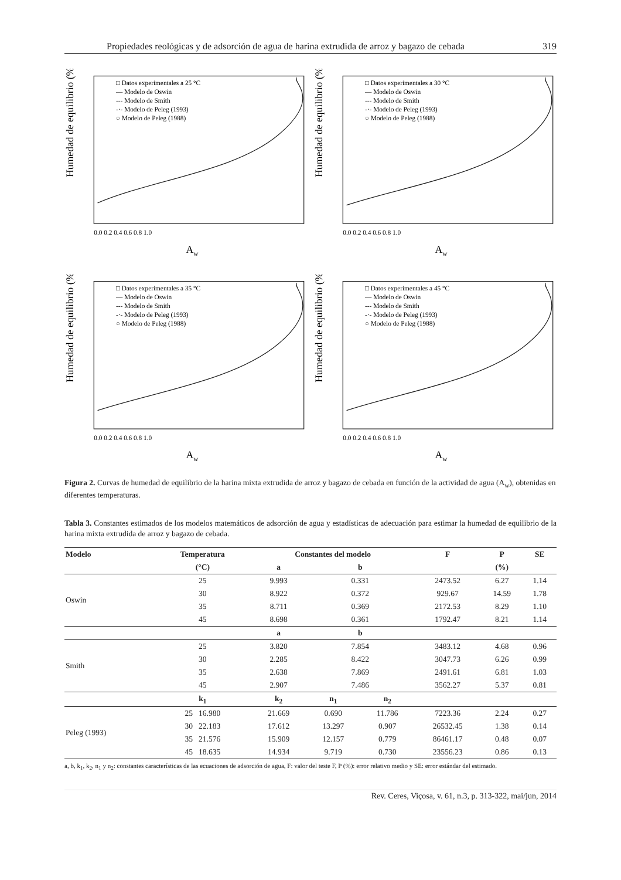Propiedades reológicas y de adsorción de agua de harina extrudida de arroz y bagazo de cebada 319
Humedad de equilibrio (%)
□ Datos experimentales a 25 °C
— Modelo de Oswin
--- Modelo de Smith
-·- Modelo de Peleg (1993)
○ Modelo de Peleg (1988)
0.0 0.2 0.4 0.6 0.8 1.0
Aw
Humedad de equilibrio (%)
□ Datos experimentales a 30 °C
— Modelo de Oswin
--- Modelo de Smith
-·- Modelo de Peleg (1993)
○ Modelo de Peleg (1988)
0.0 0.2 0.4 0.6 0.8 1.0
Aw
Humedad de equilibrio (%)
□ Datos experimentales a 35 °C
— Modelo de Oswin
--- Modelo de Smith
-·- Modelo de Peleg (1993)
○ Modelo de Peleg (1988)
0.0 0.2 0.4 0.6 0.8 1.0
Aw
Humedad de equilibrio (%)
□ Datos experimentales a 45 °C
— Modelo de Oswin
--- Modelo de Smith
-·- Modelo de Peleg (1993)
○ Modelo de Peleg (1988)
0.0 0.2 0.4 0.6 0.8 1.0
Aw
Figura 2. Curvas de humedad de equilibrio de la harina mixta extrudida de arroz y bagazo de cebada en función de la actividad de agua (A<sub>w</sub>), obtenidas en diferentes temperaturas.
Tabla 3. Constantes estimados de los modelos matemáticos de adsorción de agua y estadísticas de adecuación para estimar la humedad de equilibrio de la harina mixta extrudida de arroz y bagazo de cebada.
| Modelo | Temperatura | Constantes del modelo | | | F | P | SE |
| --- | --- | --- | --- | --- | --- | --- | --- |
| | (°C) | a | b | | | (%) | |
| Oswin | 25 | 9.993 | 0.331 | | 2473.52 | 6.27 | 1.14 |
| | 30 | 8.922 | 0.372 | | 929.67 | 14.59 | 1.78 |
| | 35 | 8.711 | 0.369 | | 2172.53 | 8.29 | 1.10 |
| | 45 | 8.698 | 0.361 | | 1792.47 | 8.21 | 1.14 |
| | | a | b | | | | |
| Smith | 25 | 3.820 | 7.854 | | 3483.12 | 4.68 | 0.96 |
| | 30 | 2.285 | 8.422 | | 3047.73 | 6.26 | 0.99 |
| | 35 | 2.638 | 7.869 | | 2491.61 | 6.81 | 1.03 |
| | 45 | 2.907 | 7.486 | | 3562.27 | 5.37 | 0.81 |
| | k<sub>1</sub> | k<sub>2</sub> | n<sub>1</sub> | n<sub>2</sub> | | | |
| Peleg (1993) | 25 16.980 | 21.669 | 0.690 | 11.786 | 7223.36 | 2.24 | 0.27 |
| | 30 22.183 | 17.612 | 13.297 | 0.907 | 26532.45 | 1.38 | 0.14 |
| | 35 21.576 | 15.909 | 12.157 | 0.779 | 86461.17 | 0.48 | 0.07 |
| | 45 18.635 | 14.934 | 9.719 | 0.730 | 23556.23 | 0.86 | 0.13 |
a, b, k<sub>1</sub>, k<sub>2</sub>, n<sub>1</sub> y n<sub>2</sub>: constantes características de las ecuaciones de adsorción de agua, F: valor del teste F, P (%): error relativo medio y SE: error estándar del estimado.
Rev. Ceres, Viçosa, v. 61, n.3, p. 313-322, mai/jun, 2014